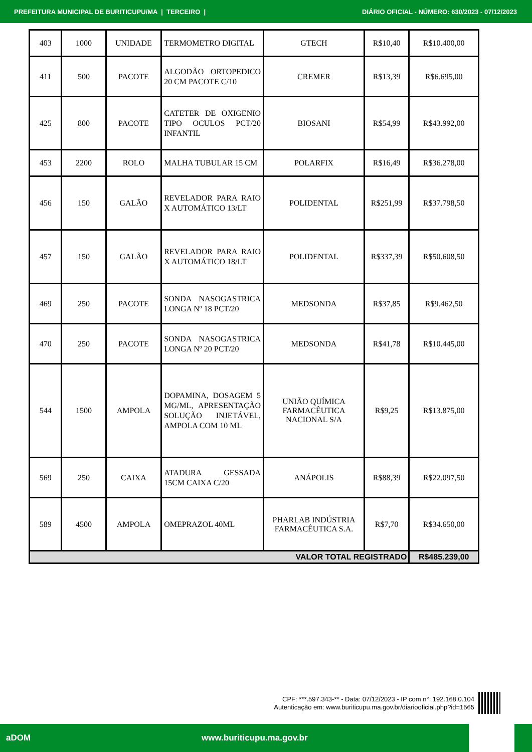PREFEITURA MUNICIPAL DE BURITICUPU/MA | TERCEIRO | DIÁRIO OFICIAL - NÚMERO: 630/2023 - 07/12/2023
| 403 | 1000 | UNIDADE | TERMOMETRO DIGITAL | GTECH | R$10,40 | R$10.400,00 |
| 411 | 500 | PACOTE | ALGODÃO ORTOPEDICO 20 CM PACOTE C/10 | CREMER | R$13,39 | R$6.695,00 |
| 425 | 800 | PACOTE | CATETER DE OXIGENIO TIPO OCULOS PCT/20 INFANTIL | BIOSANI | R$54,99 | R$43.992,00 |
| 453 | 2200 | ROLO | MALHA TUBULAR 15 CM | POLARFIX | R$16,49 | R$36.278,00 |
| 456 | 150 | GALÃO | REVELADOR PARA RAIO X AUTOMÁTICO 13/LT | POLIDENTAL | R$251,99 | R$37.798,50 |
| 457 | 150 | GALÃO | REVELADOR PARA RAIO X AUTOMÁTICO 18/LT | POLIDENTAL | R$337,39 | R$50.608,50 |
| 469 | 250 | PACOTE | SONDA NASOGASTRICA LONGA Nº 18 PCT/20 | MEDSONDA | R$37,85 | R$9.462,50 |
| 470 | 250 | PACOTE | SONDA NASOGASTRICA LONGA Nº 20 PCT/20 | MEDSONDA | R$41,78 | R$10.445,00 |
| 544 | 1500 | AMPOLA | DOPAMINA, DOSAGEM 5 MG/ML, APRESENTAÇÃO SOLUÇÃO INJETÁVEL, AMPOLA COM 10 ML | UNIÃO QUÍMICA FARMACÊUTICA NACIONAL S/A | R$9,25 | R$13.875,00 |
| 569 | 250 | CAIXA | ATADURA GESSADA 15CM CAIXA C/20 | ANÁPOLIS | R$88,39 | R$22.097,50 |
| 589 | 4500 | AMPOLA | OMEPRAZOL 40ML | PHARLAB INDÚSTRIA FARMACÊUTICA S.A. | R$7,70 | R$34.650,00 |
| VALOR TOTAL REGISTRADO | | | | | | R$485.239,00 |
CPF: ***.597.343-** - Data: 07/12/2023 - IP com n°: 192.168.0.104
Autenticação em: www.buriticupu.ma.gov.br/diariooficial.php?id=1565
aDOM www.buriticupu.ma.gov.br